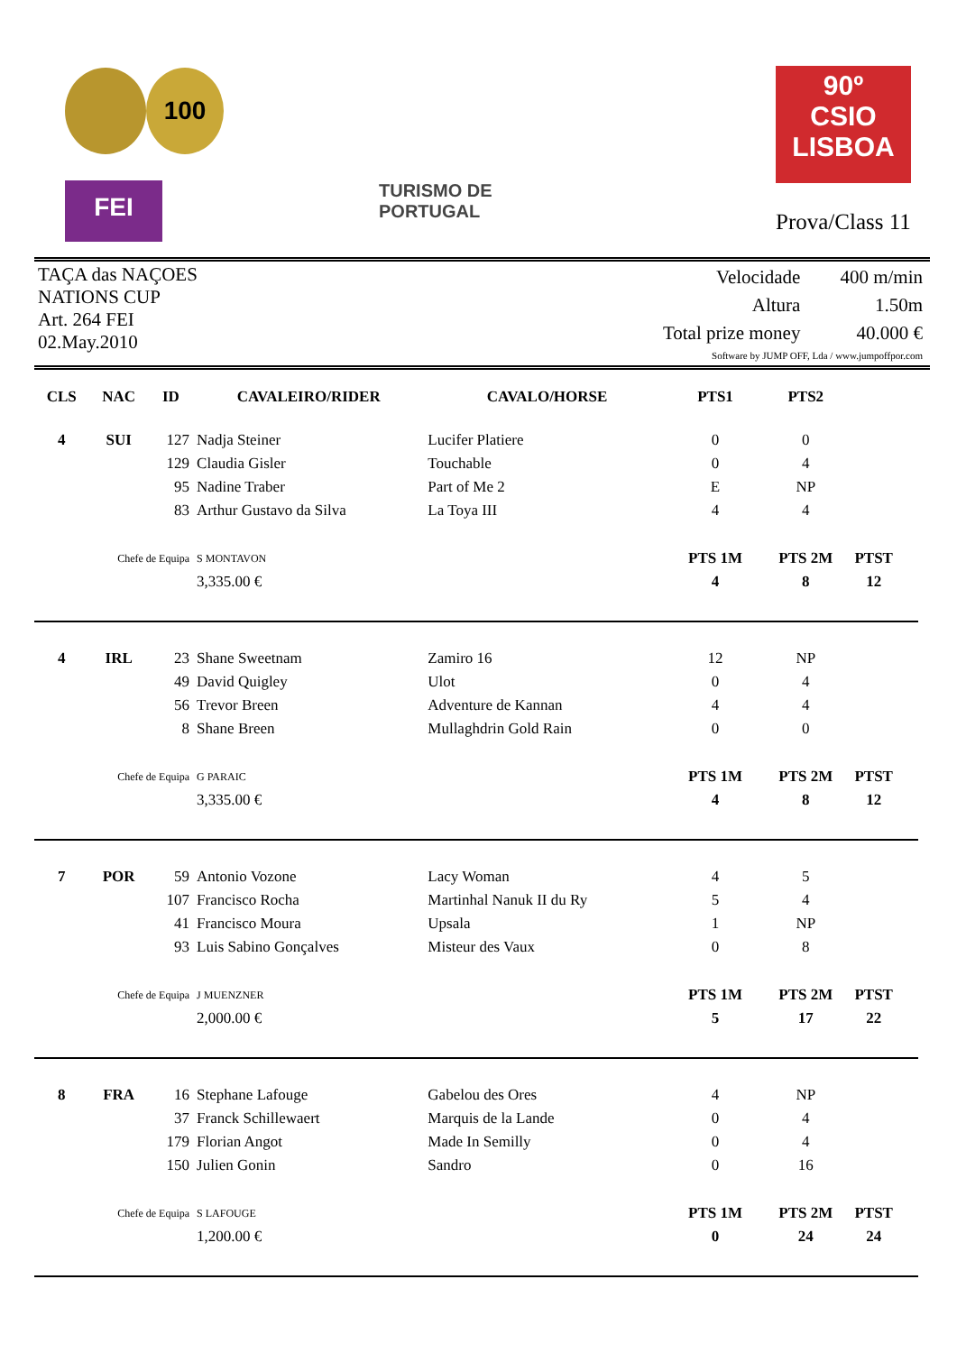100
FEI
TURISMO DE
PORTUGAL
90º
CSIO
LISBOA
Prova/Class 11
TAÇA das NAÇOES
NATIONS CUP
Art. 264 FEI
02.May.2010
| Velocidade | 400 m/min |
| Altura | 1.50m |
| Total prize money | 40.000 € |
| Software by JUMP OFF, Lda / www.jumpoffpor.com | |
| CLS | NAC | ID | CAVALEIRO/RIDER | CAVALO/HORSE | PTS1 | PTS2 | |
| --- | --- | --- | --- | --- | --- | --- | --- |
| 4 | SUI | 127 | Nadja Steiner | Lucifer Platiere | 0 | 0 | |
| | | 129 | Claudia Gisler | Touchable | 0 | 4 | |
| | | 95 | Nadine Traber | Part of Me 2 | E | NP | |
| | | 83 | Arthur Gustavo da Silva | La Toya III | 4 | 4 | |
| Chefe de Equipa | | | S MONTAVON | | PTS 1M | PTS 2M | PTST |
| | | | 3,335.00 € | | 4 | 8 | 12 |
| 4 | IRL | 23 | Shane Sweetnam | Zamiro 16 | 12 | NP | |
| | | 49 | David Quigley | Ulot | 0 | 4 | |
| | | 56 | Trevor Breen | Adventure de Kannan | 4 | 4 | |
| | | 8 | Shane Breen | Mullaghdrin Gold Rain | 0 | 0 | |
| Chefe de Equipa | | | G PARAIC | | PTS 1M | PTS 2M | PTST |
| | | | 3,335.00 € | | 4 | 8 | 12 |
| 7 | POR | 59 | Antonio Vozone | Lacy Woman | 4 | 5 | |
| | | 107 | Francisco Rocha | Martinhal Nanuk II du Ry | 5 | 4 | |
| | | 41 | Francisco Moura | Upsala | 1 | NP | |
| | | 93 | Luis Sabino Gonçalves | Misteur des Vaux | 0 | 8 | |
| Chefe de Equipa | | | J MUENZNER | | PTS 1M | PTS 2M | PTST |
| | | | 2,000.00 € | | 5 | 17 | 22 |
| 8 | FRA | 16 | Stephane Lafouge | Gabelou des Ores | 4 | NP | |
| | | 37 | Franck Schillewaert | Marquis de la Lande | 0 | 4 | |
| | | 179 | Florian Angot | Made In Semilly | 0 | 4 | |
| | | 150 | Julien Gonin | Sandro | 0 | 16 | |
| Chefe de Equipa | | | S LAFOUGE | | PTS 1M | PTS 2M | PTST |
| | | | 1,200.00 € | | 0 | 24 | 24 |